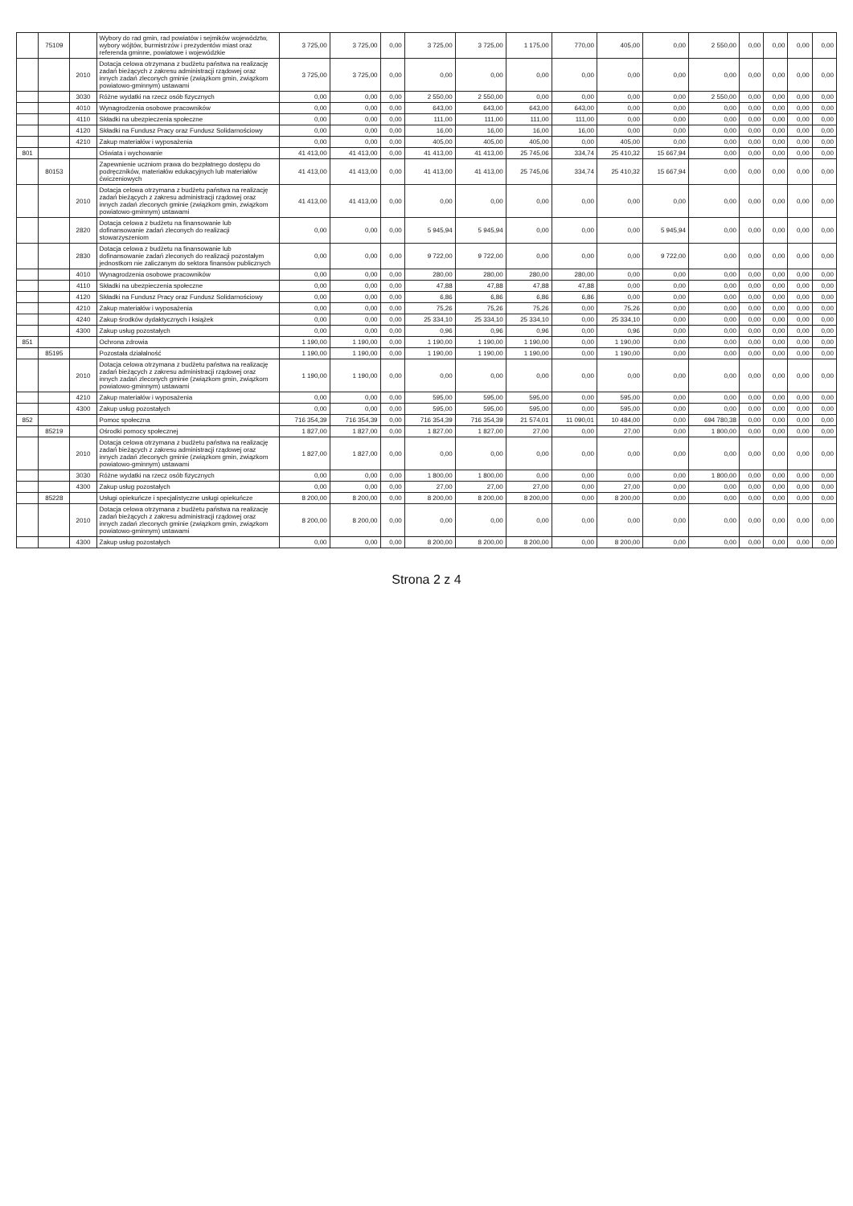| | 75109 | | Wybory do rad gmin, rad powiatów i sejmików województw, wybory wójtów, burmistrzów i prezydentów miast oraz referenda gminne, powiatowe i wojewódzkie | 3 725,00 | 3 725,00 | 0,00 | 3 725,00 | 3 725,00 | 1 175,00 | 770,00 | 405,00 | 0,00 | 2 550,00 | 0,00 | 0,00 | 0,00 | 0,00 |
| | | 2010 | Dotacja celowa otrzymana z budżetu państwa na realizację zadań bieżących z zakresu administracji rządowej oraz innych zadań zleconych gminie (związkom gmin, związkom powiatowo-gminnym) ustawami | 3 725,00 | 3 725,00 | 0,00 | 0,00 | 0,00 | 0,00 | 0,00 | 0,00 | 0,00 | 0,00 | 0,00 | 0,00 | 0,00 | 0,00 |
| | | 3030 | Różne wydatki na rzecz osób fizycznych | 0,00 | 0,00 | 0,00 | 2 550,00 | 2 550,00 | 0,00 | 0,00 | 0,00 | 0,00 | 2 550,00 | 0,00 | 0,00 | 0,00 | 0,00 |
| | | 4010 | Wynagrodzenia osobowe pracowników | 0,00 | 0,00 | 0,00 | 643,00 | 643,00 | 643,00 | 643,00 | 0,00 | 0,00 | 0,00 | 0,00 | 0,00 | 0,00 | 0,00 |
| | | 4110 | Składki na ubezpieczenia społeczne | 0,00 | 0,00 | 0,00 | 111,00 | 111,00 | 111,00 | 111,00 | 0,00 | 0,00 | 0,00 | 0,00 | 0,00 | 0,00 | 0,00 |
| | | 4120 | Składki na Fundusz Pracy oraz Fundusz Solidarnościowy | 0,00 | 0,00 | 0,00 | 16,00 | 16,00 | 16,00 | 16,00 | 0,00 | 0,00 | 0,00 | 0,00 | 0,00 | 0,00 | 0,00 |
| | | 4210 | Zakup materiałów i wyposażenia | 0,00 | 0,00 | 0,00 | 405,00 | 405,00 | 405,00 | 0,00 | 405,00 | 0,00 | 0,00 | 0,00 | 0,00 | 0,00 | 0,00 |
| 801 | | | Oświata i wychowanie | 41 413,00 | 41 413,00 | 0,00 | 41 413,00 | 41 413,00 | 25 745,06 | 334,74 | 25 410,32 | 15 667,94 | 0,00 | 0,00 | 0,00 | 0,00 | 0,00 |
| | 80153 | | Zapewnienie uczniom prawa do bezpłatnego dostępu do podręczników, materiałów edukacyjnych lub materiałów ćwiczeniowych | 41 413,00 | 41 413,00 | 0,00 | 41 413,00 | 41 413,00 | 25 745,06 | 334,74 | 25 410,32 | 15 667,94 | 0,00 | 0,00 | 0,00 | 0,00 | 0,00 |
| | | 2010 | Dotacja celowa otrzymana z budżetu państwa na realizację zadań bieżących z zakresu administracji rządowej oraz innych zadań zleconych gminie (związkom gmin, związkom powiatowo-gminnym) ustawami | 41 413,00 | 41 413,00 | 0,00 | 0,00 | 0,00 | 0,00 | 0,00 | 0,00 | 0,00 | 0,00 | 0,00 | 0,00 | 0,00 | 0,00 |
| | | 2820 | Dotacja celowa z budżetu na finansowanie lub dofinansowanie zadań zleconych do realizacji stowarzyszeniom | 0,00 | 0,00 | 0,00 | 5 945,94 | 5 945,94 | 0,00 | 0,00 | 0,00 | 5 945,94 | 0,00 | 0,00 | 0,00 | 0,00 | 0,00 |
| | | 2830 | Dotacja celowa z budżetu na finansowanie lub dofinansowanie zadań zleconych do realizacji pozostałym jednostkom nie zaliczanym do sektora finansów publicznych | 0,00 | 0,00 | 0,00 | 9 722,00 | 9 722,00 | 0,00 | 0,00 | 0,00 | 9 722,00 | 0,00 | 0,00 | 0,00 | 0,00 | 0,00 |
| | | 4010 | Wynagrodzenia osobowe pracowników | 0,00 | 0,00 | 0,00 | 280,00 | 280,00 | 280,00 | 280,00 | 0,00 | 0,00 | 0,00 | 0,00 | 0,00 | 0,00 | 0,00 |
| | | 4110 | Składki na ubezpieczenia społeczne | 0,00 | 0,00 | 0,00 | 47,88 | 47,88 | 47,88 | 47,88 | 0,00 | 0,00 | 0,00 | 0,00 | 0,00 | 0,00 | 0,00 |
| | | 4120 | Składki na Fundusz Pracy oraz Fundusz Solidarnościowy | 0,00 | 0,00 | 0,00 | 6,86 | 6,86 | 6,86 | 6,86 | 0,00 | 0,00 | 0,00 | 0,00 | 0,00 | 0,00 | 0,00 |
| | | 4210 | Zakup materiałów i wyposażenia | 0,00 | 0,00 | 0,00 | 75,26 | 75,26 | 75,26 | 0,00 | 75,26 | 0,00 | 0,00 | 0,00 | 0,00 | 0,00 | 0,00 |
| | | 4240 | Zakup środków dydaktycznych i książek | 0,00 | 0,00 | 0,00 | 25 334,10 | 25 334,10 | 25 334,10 | 0,00 | 25 334,10 | 0,00 | 0,00 | 0,00 | 0,00 | 0,00 | 0,00 |
| | | 4300 | Zakup usług pozostałych | 0,00 | 0,00 | 0,00 | 0,96 | 0,96 | 0,96 | 0,00 | 0,96 | 0,00 | 0,00 | 0,00 | 0,00 | 0,00 | 0,00 |
| 851 | | | Ochrona zdrowia | 1 190,00 | 1 190,00 | 0,00 | 1 190,00 | 1 190,00 | 1 190,00 | 0,00 | 1 190,00 | 0,00 | 0,00 | 0,00 | 0,00 | 0,00 | 0,00 |
| | 85195 | | Pozostała działalność | 1 190,00 | 1 190,00 | 0,00 | 1 190,00 | 1 190,00 | 1 190,00 | 0,00 | 1 190,00 | 0,00 | 0,00 | 0,00 | 0,00 | 0,00 | 0,00 |
| | | 2010 | Dotacja celowa otrzymana z budżetu państwa na realizację zadań bieżących z zakresu administracji rządowej oraz innych zadań zleconych gminie (związkom gmin, związkom powiatowo-gminnym) ustawami | 1 190,00 | 1 190,00 | 0,00 | 0,00 | 0,00 | 0,00 | 0,00 | 0,00 | 0,00 | 0,00 | 0,00 | 0,00 | 0,00 | 0,00 |
| | | 4210 | Zakup materiałów i wyposażenia | 0,00 | 0,00 | 0,00 | 595,00 | 595,00 | 595,00 | 0,00 | 595,00 | 0,00 | 0,00 | 0,00 | 0,00 | 0,00 | 0,00 |
| | | 4300 | Zakup usług pozostałych | 0,00 | 0,00 | 0,00 | 595,00 | 595,00 | 595,00 | 0,00 | 595,00 | 0,00 | 0,00 | 0,00 | 0,00 | 0,00 | 0,00 |
| 852 | | | Pomoc społeczna | 716 354,39 | 716 354,39 | 0,00 | 716 354,39 | 716 354,39 | 21 574,01 | 11 090,01 | 10 484,00 | 0,00 | 694 780,38 | 0,00 | 0,00 | 0,00 | 0,00 |
| | 85219 | | Ośrodki pomocy społecznej | 1 827,00 | 1 827,00 | 0,00 | 1 827,00 | 1 827,00 | 27,00 | 0,00 | 27,00 | 0,00 | 1 800,00 | 0,00 | 0,00 | 0,00 | 0,00 |
| | | 2010 | Dotacja celowa otrzymana z budżetu państwa na realizację zadań bieżących z zakresu administracji rządowej oraz innych zadań zleconych gminie (związkom gmin, związkom powiatowo-gminnym) ustawami | 1 827,00 | 1 827,00 | 0,00 | 0,00 | 0,00 | 0,00 | 0,00 | 0,00 | 0,00 | 0,00 | 0,00 | 0,00 | 0,00 | 0,00 |
| | | 3030 | Różne wydatki na rzecz osób fizycznych | 0,00 | 0,00 | 0,00 | 1 800,00 | 1 800,00 | 0,00 | 0,00 | 0,00 | 0,00 | 1 800,00 | 0,00 | 0,00 | 0,00 | 0,00 |
| | | 4300 | Zakup usług pozostałych | 0,00 | 0,00 | 0,00 | 27,00 | 27,00 | 27,00 | 0,00 | 27,00 | 0,00 | 0,00 | 0,00 | 0,00 | 0,00 | 0,00 |
| | 85228 | | Usługi opiekuńcze i specjalistyczne usługi opiekuńcze | 8 200,00 | 8 200,00 | 0,00 | 8 200,00 | 8 200,00 | 8 200,00 | 0,00 | 8 200,00 | 0,00 | 0,00 | 0,00 | 0,00 | 0,00 | 0,00 |
| | | 2010 | Dotacja celowa otrzymana z budżetu państwa na realizację zadań bieżących z zakresu administracji rządowej oraz innych zadań zleconych gminie (związkom gmin, związkom powiatowo-gminnym) ustawami | 8 200,00 | 8 200,00 | 0,00 | 0,00 | 0,00 | 0,00 | 0,00 | 0,00 | 0,00 | 0,00 | 0,00 | 0,00 | 0,00 | 0,00 |
| | | 4300 | Zakup usług pozostałych | 0,00 | 0,00 | 0,00 | 8 200,00 | 8 200,00 | 8 200,00 | 0,00 | 8 200,00 | 0,00 | 0,00 | 0,00 | 0,00 | 0,00 | 0,00 |
Strona 2 z 4